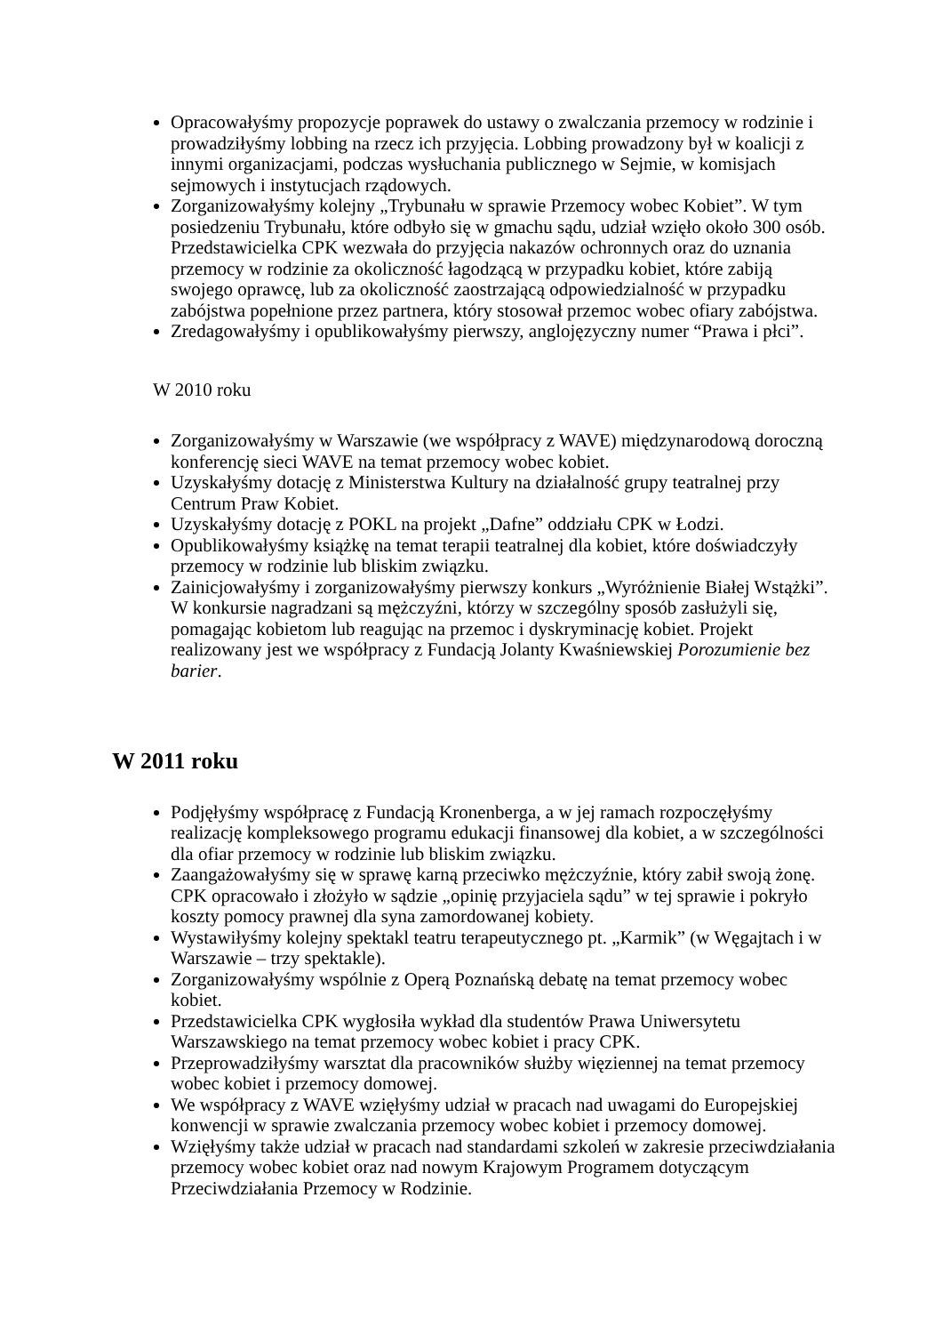Opracowałyśmy propozycje poprawek do ustawy o zwalczania przemocy w rodzinie i prowadziłyśmy lobbing na rzecz ich przyjęcia. Lobbing prowadzony był w koalicji z innymi organizacjami, podczas wysłuchania publicznego w Sejmie, w komisjach sejmowych i instytucjach rządowych.
Zorganizowałyśmy kolejny „Trybunału w sprawie Przemocy wobec Kobiet”. W tym posiedzeniu Trybunału, które odbyło się w gmachu sądu, udział wzięło około 300 osób. Przedstawicielka CPK wezwała do przyjęcia nakazów ochronnych oraz do uznania przemocy w rodzinie za okoliczność łagodzącą w przypadku kobiet, które zabiją swojego oprawcę, lub za okoliczność zaostrzającą odpowiedzialność w przypadku zabójstwa popełnione przez partnera, który stosował przemoc wobec ofiary zabójstwa.
Zredagowałyśmy i opublikowałyśmy pierwszy, anglojęzyczny numer “Prawa i płci”.
W 2010 roku
Zorganizowałyśmy w Warszawie (we współpracy z WAVE) międzynarodową doroczną konferencję sieci WAVE na temat przemocy wobec kobiet.
Uzyskałyśmy dotację z Ministerstwa Kultury na działalność grupy teatralnej przy Centrum Praw Kobiet.
Uzyskałyśmy dotację z POKL na projekt „Dafne” oddziału CPK w Łodzi.
Opublikowałyśmy książkę na temat terapii teatralnej dla kobiet, które doświadczyły przemocy w rodzinie lub bliskim związku.
Zainicjowałyśmy i zorganizowałyśmy pierwszy konkurs „Wyróżnienie Białej Wstążki”. W konkursie nagradzani są mężczyźni, którzy w szczególny sposób zasłużyli się, pomagając kobietom lub reagując na przemoc i dyskryminację kobiet. Projekt realizowany jest we współpracy z Fundacją Jolanty Kwaśniewskiej Porozumienie bez barier.
W 2011 roku
Podjęłyśmy współpracę z Fundacją Kronenberga, a w jej ramach rozpoczęłyśmy realizację kompleksowego programu edukacji finansowej dla kobiet, a w szczególności dla ofiar przemocy w rodzinie lub bliskim związku.
Zaangażowałyśmy się w sprawę karną przeciwko mężczyźnie, który zabił swoją żonę. CPK opracowało i złożyło w sądzie „opinię przyjaciela sądu” w tej sprawie i pokryło koszty pomocy prawnej dla syna zamordowanej kobiety.
Wystawiłyśmy kolejny spektakl teatru terapeutycznego pt. „Karmik” (w Węgajtach i w Warszawie – trzy spektakle).
Zorganizowałyśmy wspólnie z Operą Poznańską debatę na temat przemocy wobec kobiet.
Przedstawicielka CPK wygłosiła wykład dla studentów Prawa Uniwersytetu Warszawskiego na temat przemocy wobec kobiet i pracy CPK.
Przeprowadziłyśmy warsztat dla pracowników służby więziennej na temat przemocy wobec kobiet i przemocy domowej.
We współpracy z WAVE wzięłyśmy udział w pracach nad uwagami do Europejskiej konwencji w sprawie zwalczania przemocy wobec kobiet i przemocy domowej.
Wzięłyśmy także udział w pracach nad standardami szkoleń w zakresie przeciwdziałania przemocy wobec kobiet oraz nad nowym Krajowym Programem dotyczącym Przeciwdziałania Przemocy w Rodzinie.